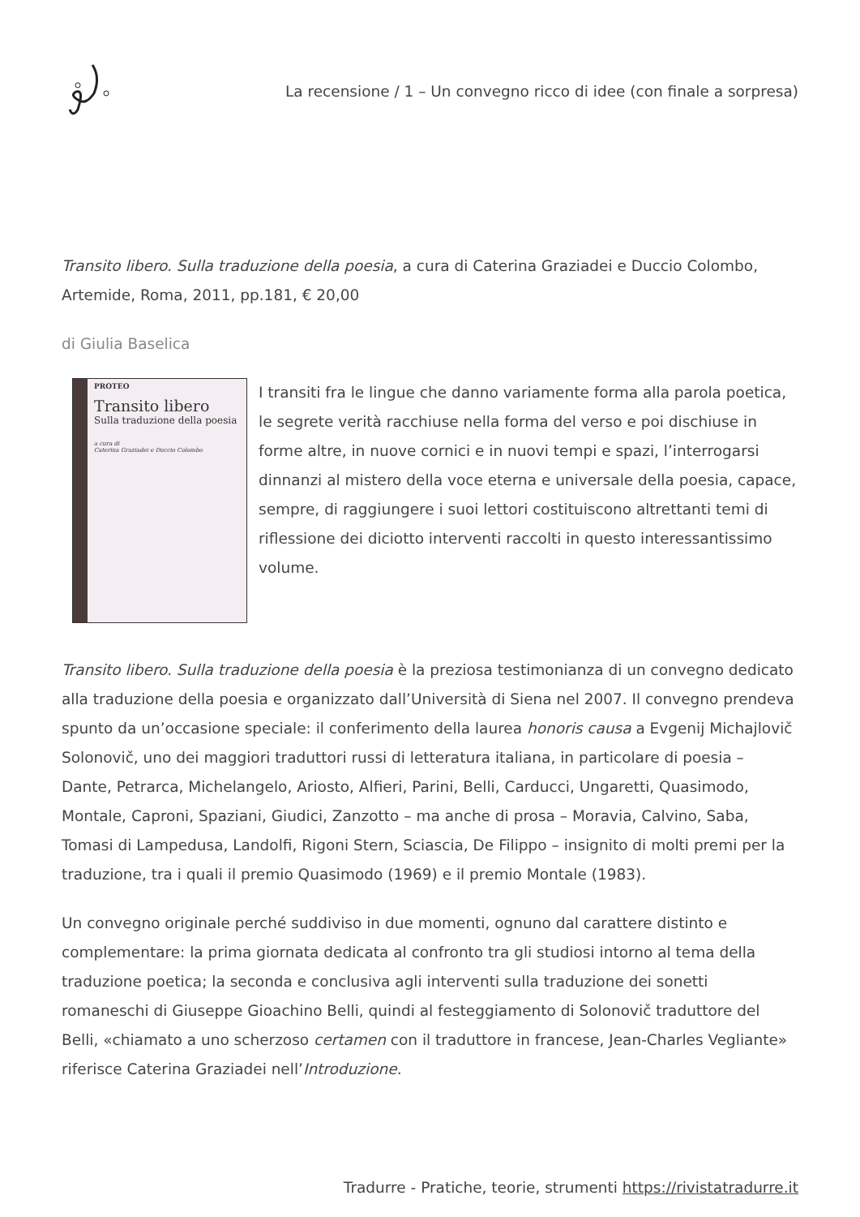La recensione / 1 – Un convegno ricco di idee (con finale a sorpresa)
Transito libero. Sulla traduzione della poesia, a cura di Caterina Graziadei e Duccio Colombo, Artemide, Roma, 2011, pp.181, € 20,00
di Giulia Baselica
PROTEO
Transito libero
Sulla traduzione della poesia
a cura di
Caterina Graziadei e Duccio Colombo
I transiti fra le lingue che danno variamente forma alla parola poetica, le segrete verità racchiuse nella forma del verso e poi dischiuse in forme altre, in nuove cornici e in nuovi tempi e spazi, l’interrogarsi dinnanzi al mistero della voce eterna e universale della poesia, capace, sempre, di raggiungere i suoi lettori costituiscono altrettanti temi di riflessione dei diciotto interventi raccolti in questo interessantissimo volume.
Transito libero. Sulla traduzione della poesia è la preziosa testimonianza di un convegno dedicato alla traduzione della poesia e organizzato dall’Università di Siena nel 2007. Il convegno prendeva spunto da un’occasione speciale: il conferimento della laurea honoris causa a Evgenij Michajlovič Solonovič, uno dei maggiori traduttori russi di letteratura italiana, in particolare di poesia – Dante, Petrarca, Michelangelo, Ariosto, Alfieri, Parini, Belli, Carducci, Ungaretti, Quasimodo, Montale, Caproni, Spaziani, Giudici, Zanzotto – ma anche di prosa – Moravia, Calvino, Saba, Tomasi di Lampedusa, Landolfi, Rigoni Stern, Sciascia, De Filippo – insignito di molti premi per la traduzione, tra i quali il premio Quasimodo (1969) e il premio Montale (1983).
Un convegno originale perché suddiviso in due momenti, ognuno dal carattere distinto e complementare: la prima giornata dedicata al confronto tra gli studiosi intorno al tema della traduzione poetica; la seconda e conclusiva agli interventi sulla traduzione dei sonetti romaneschi di Giuseppe Gioachino Belli, quindi al festeggiamento di Solonovič traduttore del Belli, «chiamato a uno scherzoso certamen con il traduttore in francese, Jean-Charles Vegliante» riferisce Caterina Graziadei nell’Introduzione.
Tradurre - Pratiche, teorie, strumenti https://rivistatradurre.it